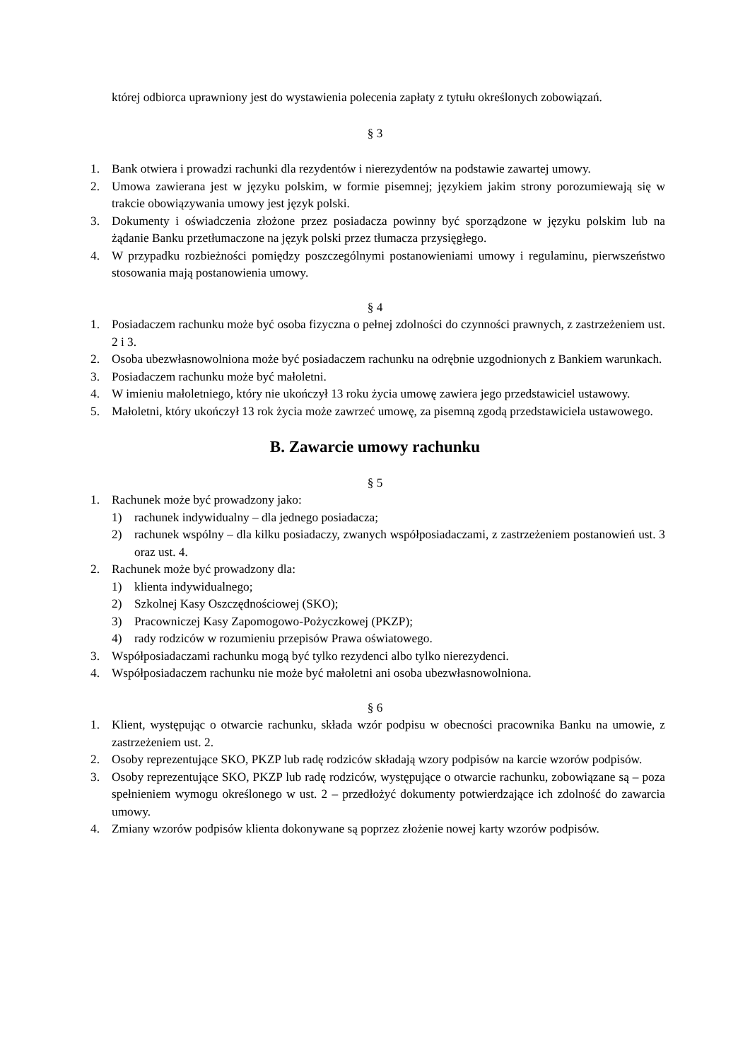której odbiorca uprawniony jest do wystawienia polecenia zapłaty z tytułu określonych zobowiązań.
§ 3
1. Bank otwiera i prowadzi rachunki dla rezydentów i nierezydentów na podstawie zawartej umowy.
2. Umowa zawierana jest w języku polskim, w formie pisemnej; językiem jakim strony porozumiewają się w trakcie obowiązywania umowy jest język polski.
3. Dokumenty i oświadczenia złożone przez posiadacza powinny być sporządzone w języku polskim lub na żądanie Banku przetłumaczone na język polski przez tłumacza przysięgłego.
4. W przypadku rozbieżności pomiędzy poszczególnymi postanowieniami umowy i regulaminu, pierwszeństwo stosowania mają postanowienia umowy.
§ 4
1. Posiadaczem rachunku może być osoba fizyczna o pełnej zdolności do czynności prawnych, z zastrzeżeniem ust. 2 i 3.
2. Osoba ubezwłasnowolniona może być posiadaczem rachunku na odrębnie uzgodnionych z Bankiem warunkach.
3. Posiadaczem rachunku może być małoletni.
4. W imieniu małoletniego, który nie ukończył 13 roku życia umowę zawiera jego przedstawiciel ustawowy.
5. Małoletni, który ukończył 13 rok życia może zawrzeć umowę, za pisemną zgodą przedstawiciela ustawowego.
B. Zawarcie umowy rachunku
§ 5
1. Rachunek może być prowadzony jako:
1) rachunek indywidualny – dla jednego posiadacza;
2) rachunek wspólny – dla kilku posiadaczy, zwanych współposiadaczami, z zastrzeżeniem postanowień ust. 3 oraz ust. 4.
2. Rachunek może być prowadzony dla:
1) klienta indywidualnego;
2) Szkolnej Kasy Oszczędnościowej (SKO);
3) Pracowniczej Kasy Zapomogowo-Pożyczkowej (PKZP);
4) rady rodziców w rozumieniu przepisów Prawa oświatowego.
3. Współposiadaczami rachunku mogą być tylko rezydenci albo tylko nierezydenci.
4. Współposiadaczem rachunku nie może być małoletni ani osoba ubezwłasnowolniona.
§ 6
1. Klient, występując o otwarcie rachunku, składa wzór podpisu w obecności pracownika Banku na umowie, z zastrzeżeniem ust. 2.
2. Osoby reprezentujące SKO, PKZP lub radę rodziców składają wzory podpisów na karcie wzorów podpisów.
3. Osoby reprezentujące SKO, PKZP lub radę rodziców, występujące o otwarcie rachunku, zobowiązane są – poza spełnieniem wymogu określonego w ust. 2 – przedłożyć dokumenty potwierdzające ich zdolność do zawarcia umowy.
4. Zmiany wzorów podpisów klienta dokonywane są poprzez złożenie nowej karty wzorów podpisów.